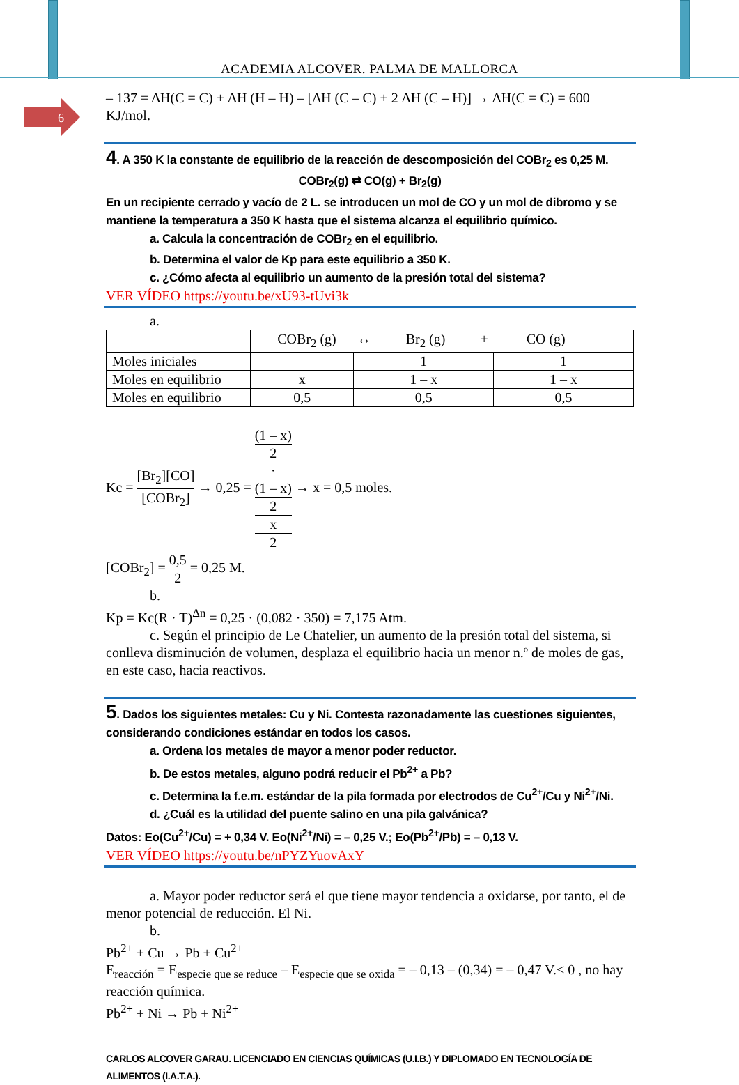ACADEMIA ALCOVER. PALMA DE MALLORCA
6
– 137 = ΔH(C = C) + ΔH (H – H) – [ΔH (C – C) + 2 ΔH (C – H)] → ΔH(C = C) = 600 KJ/mol.
4. A 350 K la constante de equilibrio de la reacción de descomposición del COBr<sub>2</sub> es 0,25 M.
COBr<sub>2</sub>(g) ⇄ CO(g) + Br<sub>2</sub>(g)
En un recipiente cerrado y vacío de 2 L. se introducen un mol de CO y un mol de dibromo y se mantiene la temperatura a 350 K hasta que el sistema alcanza el equilibrio químico.
a. Calcula la concentración de COBr<sub>2</sub> en el equilibrio.
b. Determina el valor de Kp para este equilibrio a 350 K.
c. ¿Cómo afecta al equilibrio un aumento de la presión total del sistema?
VER VÍDEO https://youtu.be/xU93-tUvi3k
a.
| | COBr<sub>2</sub> (g) ↔ Br<sub>2</sub> (g) + CO (g) | | |
| Moles iniciales | | 1 | 1 |
| Moles en equilibrio | x | 1 – x | 1 – x |
| Moles en equilibrio | 0,5 | 0,5 | 0,5 |
Kc = [Br<sub>2</sub>][CO] [COBr<sub>2</sub>] → 0,25 = (1 – x)
2
·
(1 – x)
2 x
2 → x = 0,5 moles.
[COBr<sub>2</sub>] = 0,5 2 = 0,25 M.
b.
Kp = Kc(R · T)<sup>Δn</sup> = 0,25 · (0,082 · 350) = 7,175 Atm.
c. Según el principio de Le Chatelier, un aumento de la presión total del sistema, si conlleva disminución de volumen, desplaza el equilibrio hacia un menor n.º de moles de gas, en este caso, hacia reactivos.
5. Dados los siguientes metales: Cu y Ni. Contesta razonadamente las cuestiones siguientes, considerando condiciones estándar en todos los casos.
a. Ordena los metales de mayor a menor poder reductor.
b. De estos metales, alguno podrá reducir el Pb<sup>2+</sup> a Pb?
c. Determina la f.e.m. estándar de la pila formada por electrodos de Cu<sup>2+</sup>/Cu y Ni<sup>2+</sup>/Ni.
d. ¿Cuál es la utilidad del puente salino en una pila galvánica?
Datos: Eo(Cu<sup>2+</sup>/Cu) = + 0,34 V. Eo(Ni<sup>2+</sup>/Ni) = – 0,25 V.; Eo(Pb<sup>2+</sup>/Pb) = – 0,13 V.
VER VÍDEO https://youtu.be/nPYZYuovAxY
a. Mayor poder reductor será el que tiene mayor tendencia a oxidarse, por tanto, el de menor potencial de reducción. El Ni.
b.
Pb<sup>2+</sup> + Cu → Pb + Cu<sup>2+</sup>
E<sub>reacción</sub> = E<sub>especie que se reduce</sub> – E<sub>especie que se oxida</sub> = – 0,13 – (0,34) = – 0,47 V.< 0 , no hay reacción química.
Pb<sup>2+</sup> + Ni → Pb + Ni<sup>2+</sup>
CARLOS ALCOVER GARAU. LICENCIADO EN CIENCIAS QUÍMICAS (U.I.B.) Y DIPLOMADO EN TECNOLOGÍA DE ALIMENTOS (I.A.T.A.).